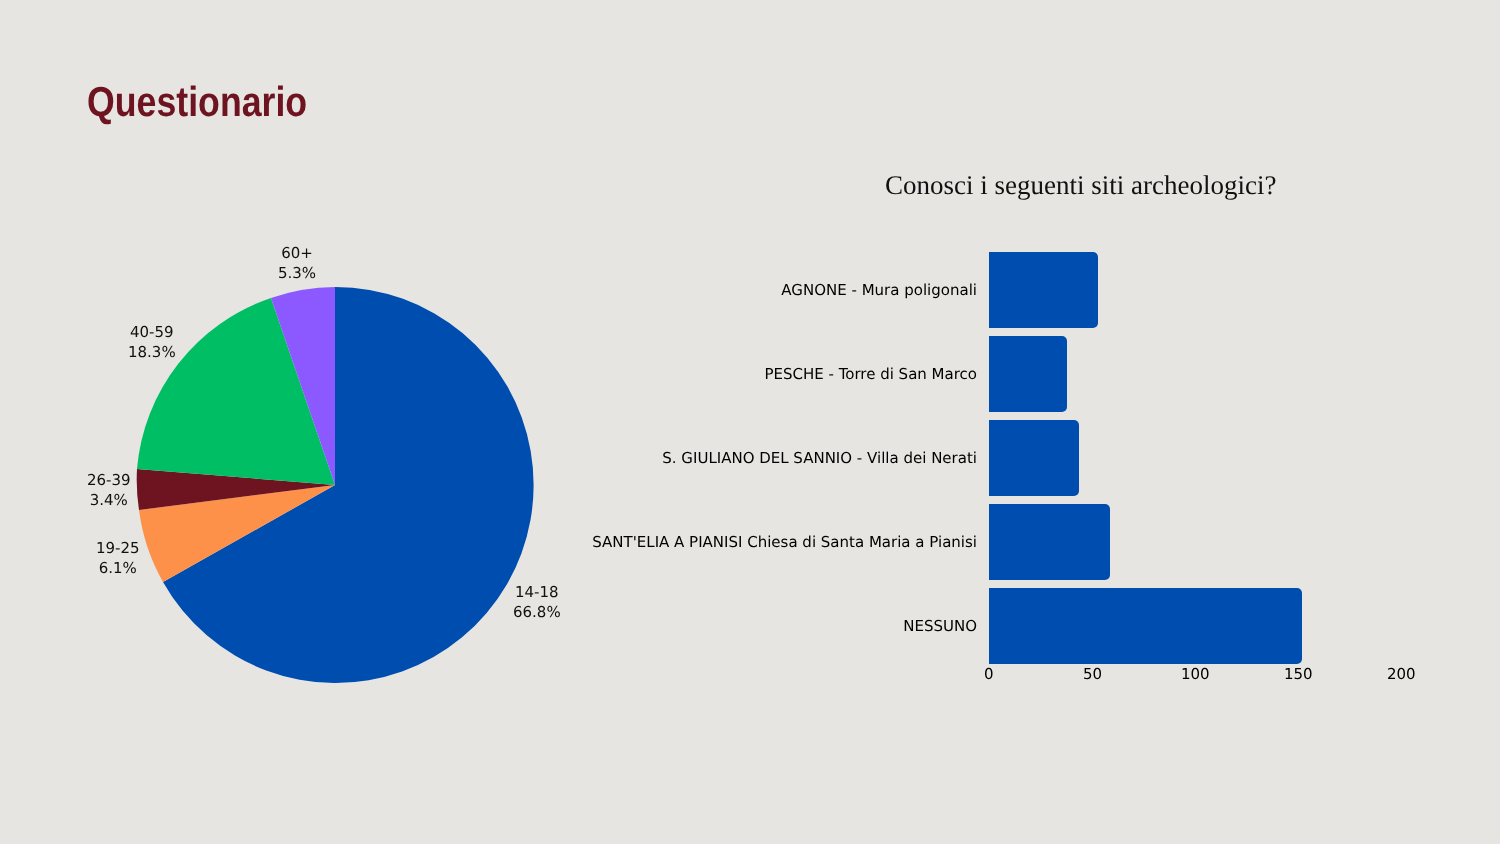Questionario
60+
5.3%
40-59
18.3%
26-39
3.4%
19-25
6.1%
14-18
66.8%
Conosci i seguenti siti archeologici?
AGNONE - Mura poligonali
PESCHE - Torre di San Marco
S. GIULIANO DEL SANNIO - Villa dei Nerati
SANT'ELIA A PIANISI Chiesa di Santa Maria a Pianisi
NESSUNO
0 50 100 150 200